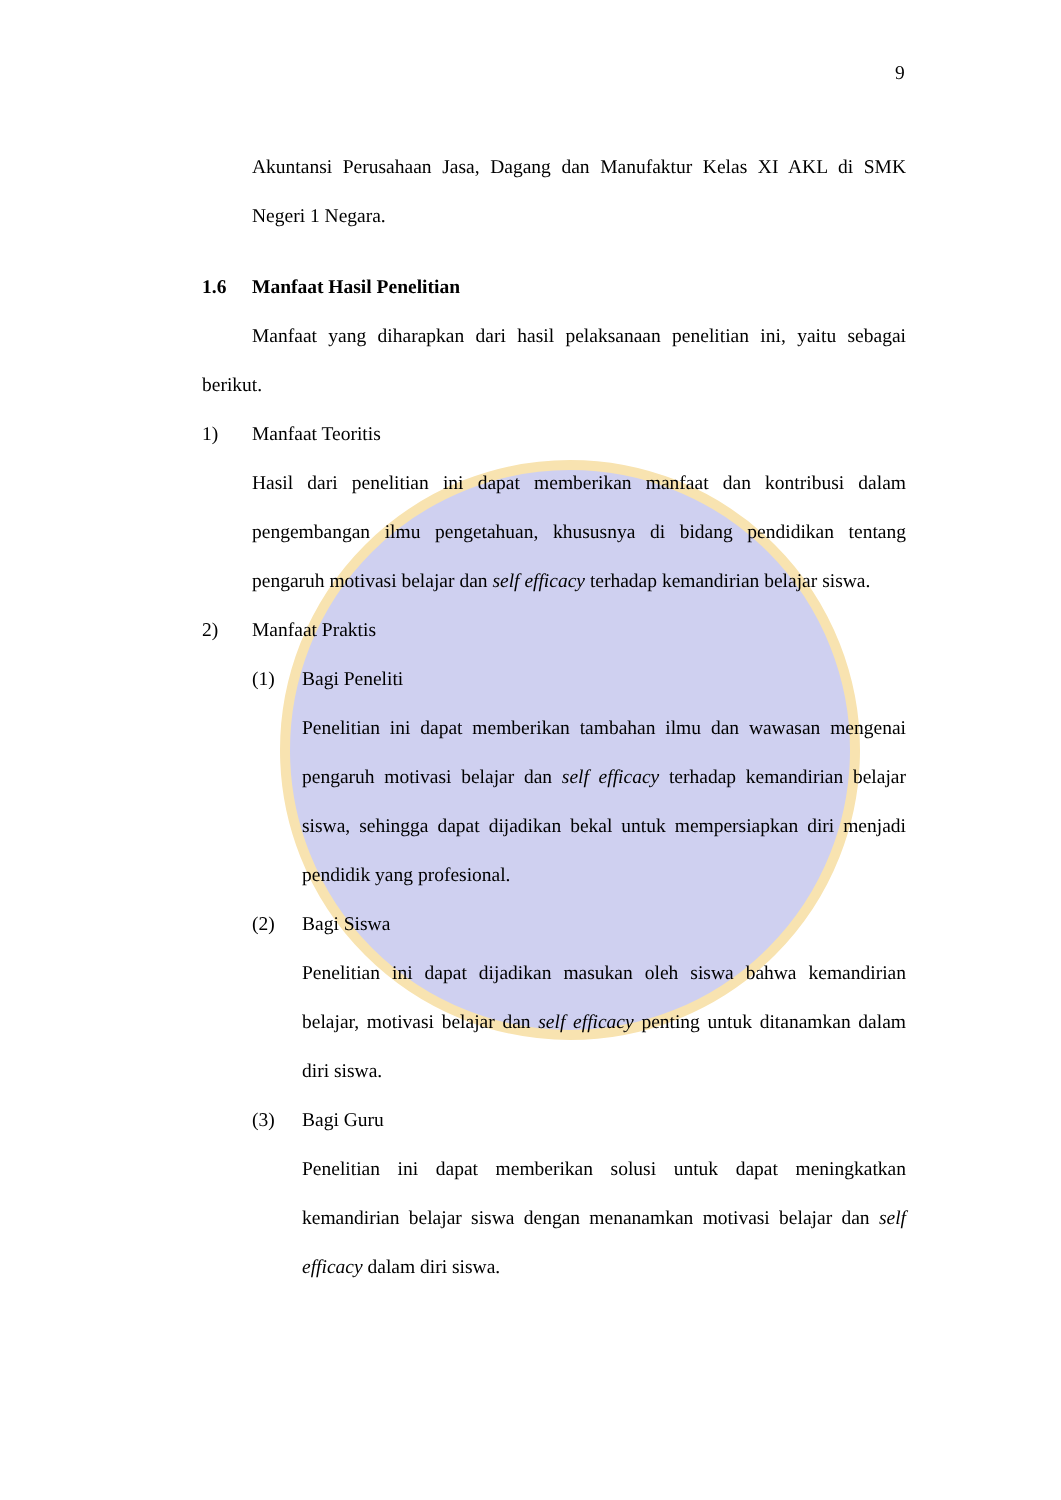9
Akuntansi Perusahaan Jasa, Dagang dan Manufaktur Kelas XI AKL di SMK Negeri 1 Negara.
1.6 Manfaat Hasil Penelitian
Manfaat yang diharapkan dari hasil pelaksanaan penelitian ini, yaitu sebagai berikut.
1) Manfaat Teoritis
Hasil dari penelitian ini dapat memberikan manfaat dan kontribusi dalam pengembangan ilmu pengetahuan, khususnya di bidang pendidikan tentang pengaruh motivasi belajar dan self efficacy terhadap kemandirian belajar siswa.
2) Manfaat Praktis
(1) Bagi Peneliti
Penelitian ini dapat memberikan tambahan ilmu dan wawasan mengenai pengaruh motivasi belajar dan self efficacy terhadap kemandirian belajar siswa, sehingga dapat dijadikan bekal untuk mempersiapkan diri menjadi pendidik yang profesional.
(2) Bagi Siswa
Penelitian ini dapat dijadikan masukan oleh siswa bahwa kemandirian belajar, motivasi belajar dan self efficacy penting untuk ditanamkan dalam diri siswa.
(3) Bagi Guru
Penelitian ini dapat memberikan solusi untuk dapat meningkatkan kemandirian belajar siswa dengan menanamkan motivasi belajar dan self efficacy dalam diri siswa.